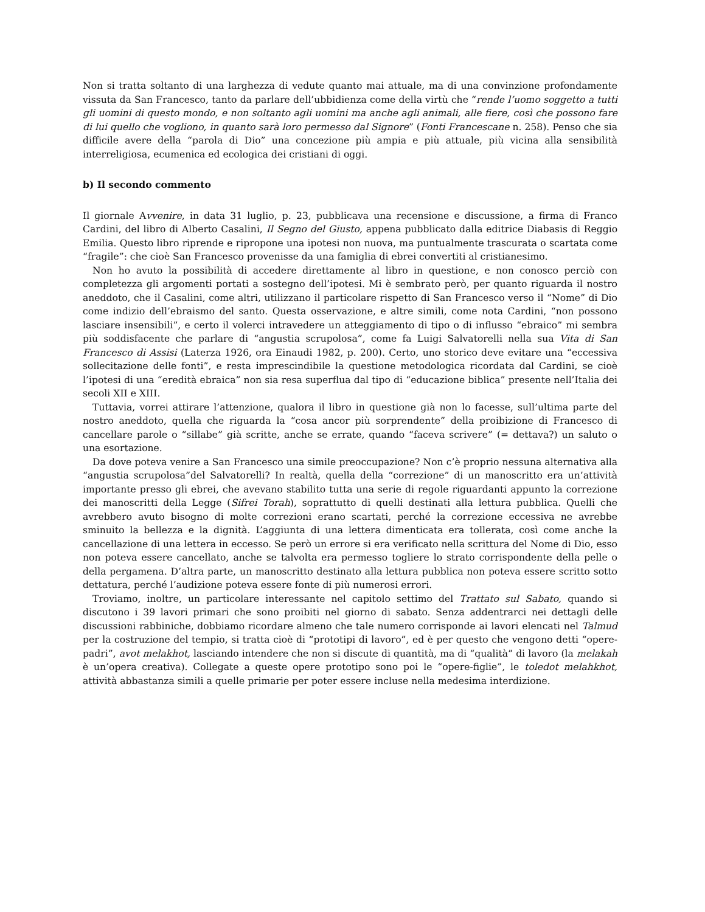Non si tratta soltanto di una larghezza di vedute quanto mai attuale, ma di una convinzione profondamente vissuta da San Francesco, tanto da parlare dell’ubbidienza come della virtù che “rende l’uomo soggetto a tutti gli uomini di questo mondo, e non soltanto agli uomini ma anche agli animali, alle fiere, così che possono fare di lui quello che vogliono, in quanto sarà loro permesso dal Signore” (Fonti Francescane n. 258). Penso che sia difficile avere della “parola di Dio” una concezione più ampia e più attuale, più vicina alla sensibilità interreligiosa, ecumenica ed ecologica dei cristiani di oggi.
b) Il secondo commento
Il giornale Avvenire, in data 31 luglio, p. 23, pubblicava una recensione e discussione, a firma di Franco Cardini, del libro di Alberto Casalini, Il Segno del Giusto, appena pubblicato dalla editrice Diabasis di Reggio Emilia. Questo libro riprende e ripropone una ipotesi non nuova, ma puntualmente trascurata o scartata come “fragile”: che cioè San Francesco provenisse da una famiglia di ebrei convertiti al cristianesimo.
Non ho avuto la possibilità di accedere direttamente al libro in questione, e non conosco perciò con completezza gli argomenti portati a sostegno dell’ipotesi. Mi è sembrato però, per quanto riguarda il nostro aneddoto, che il Casalini, come altri, utilizzano il particolare rispetto di San Francesco verso il “Nome” di Dio come indizio dell’ebraismo del santo. Questa osservazione, e altre simili, come nota Cardini, “non possono lasciare insensibili”, e certo il volerci intravedere un atteggiamento di tipo o di influsso “ebraico” mi sembra più soddisfacente che parlare di “angustia scrupolosa”, come fa Luigi Salvatorelli nella sua Vita di San Francesco di Assisi (Laterza 1926, ora Einaudi 1982, p. 200). Certo, uno storico deve evitare una “eccessiva sollecitazione delle fonti”, e resta imprescindibile la questione metodologica ricordata dal Cardini, se cioè l’ipotesi di una “eredità ebraica” non sia resa superflua dal tipo di “educazione biblica” presente nell’Italia dei secoli XII e XIII.
Tuttavia, vorrei attirare l’attenzione, qualora il libro in questione già non lo facesse, sull’ultima parte del nostro aneddoto, quella che riguarda la “cosa ancor più sorprendente” della proibizione di Francesco di cancellare parole o “sillabe” già scritte, anche se errate, quando “faceva scrivere” (= dettava?) un saluto o una esortazione.
Da dove poteva venire a San Francesco una simile preoccupazione? Non c’è proprio nessuna alternativa alla “angustia scrupolosa”del Salvatorelli? In realtà, quella della “correzione” di un manoscritto era un’attività importante presso gli ebrei, che avevano stabilito tutta una serie di regole riguardanti appunto la correzione dei manoscritti della Legge (Sifrei Torah), soprattutto di quelli destinati alla lettura pubblica. Quelli che avrebbero avuto bisogno di molte correzioni erano scartati, perché la correzione eccessiva ne avrebbe sminuito la bellezza e la dignità. L’aggiunta di una lettera dimenticata era tollerata, così come anche la cancellazione di una lettera in eccesso. Se però un errore si era verificato nella scrittura del Nome di Dio, esso non poteva essere cancellato, anche se talvolta era permesso togliere lo strato corrispondente della pelle o della pergamena. D’altra parte, un manoscritto destinato alla lettura pubblica non poteva essere scritto sotto dettatura, perché l’audizione poteva essere fonte di più numerosi errori.
Troviamo, inoltre, un particolare interessante nel capitolo settimo del Trattato sul Sabato, quando si discutono i 39 lavori primari che sono proibiti nel giorno di sabato. Senza addentrarci nei dettagli delle discussioni rabbiniche, dobbiamo ricordare almeno che tale numero corrisponde ai lavori elencati nel Talmud per la costruzione del tempio, si tratta cioè di “prototipi di lavoro”, ed è per questo che vengono detti “opere-padri”, avot melakhot, lasciando intendere che non si discute di quantità, ma di “qualità” di lavoro (la melakah è un’opera creativa). Collegate a queste opere prototipo sono poi le “opere-figlie”, le toledot melahkhot, attività abbastanza simili a quelle primarie per poter essere incluse nella medesima interdizione.